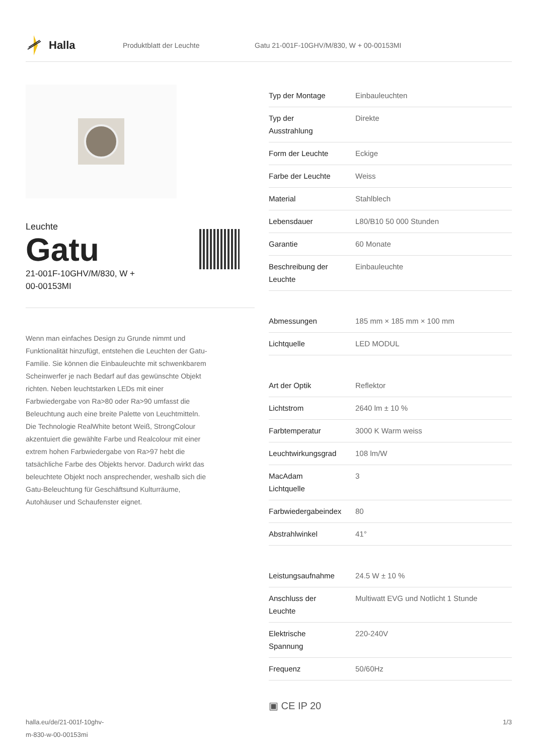Halla
Produktblatt der Leuchte
Gatu 21-001F-10GHV/M/830, W + 00-00153MI
Leuchte
Gatu
21-001F-10GHV/M/830, W +
00-00153MI
Wenn man einfaches Design zu Grunde nimmt und Funktionalität hinzufügt, entstehen die Leuchten der Gatu-Familie. Sie können die Einbauleuchte mit schwenkbarem Scheinwerfer je nach Bedarf auf das gewünschte Objekt richten. Neben leuchtstarken LEDs mit einer Farbwiedergabe von Ra>80 oder Ra>90 umfasst die Beleuchtung auch eine breite Palette von Leuchtmitteln. Die Technologie RealWhite betont Weiß, StrongColour akzentuiert die gewählte Farbe und Realcolour mit einer extrem hohen Farbwiedergabe von Ra>97 hebt die tatsächliche Farbe des Objekts hervor. Dadurch wirkt das beleuchtete Objekt noch ansprechender, weshalb sich die Gatu-Beleuchtung für Geschäftsund Kulturräume, Autohäuser und Schaufenster eignet.
| Typ der Montage | Einbauleuchten |
| Typ der Ausstrahlung | Direkte |
| Form der Leuchte | Eckige |
| Farbe der Leuchte | Weiss |
| Material | Stahlblech |
| Lebensdauer | L80/B10 50 000 Stunden |
| Garantie | 60 Monate |
| Beschreibung der Leuchte | Einbauleuchte |
| Abmessungen | 185 mm × 185 mm × 100 mm |
| Lichtquelle | LED MODUL |
| Art der Optik | Reflektor |
| Lichtstrom | 2640 lm ± 10 % |
| Farbtemperatur | 3000 K Warm weiss |
| Leuchtwirkungsgrad | 108 lm/W |
| MacAdam Lichtquelle | 3 |
| Farbwiedergabeindex | 80 |
| Abstrahlwinkel | 41° |
| Leistungsaufnahme | 24.5 W ± 10 % |
| Anschluss der Leuchte | Multiwatt EVG und Notlicht 1 Stunde |
| Elektrische Spannung | 220-240V |
| Frequenz | 50/60Hz |
▣ CE IP 20
halla.eu/de/21-001f-10ghv-
m-830-w-00-00153mi
1/3